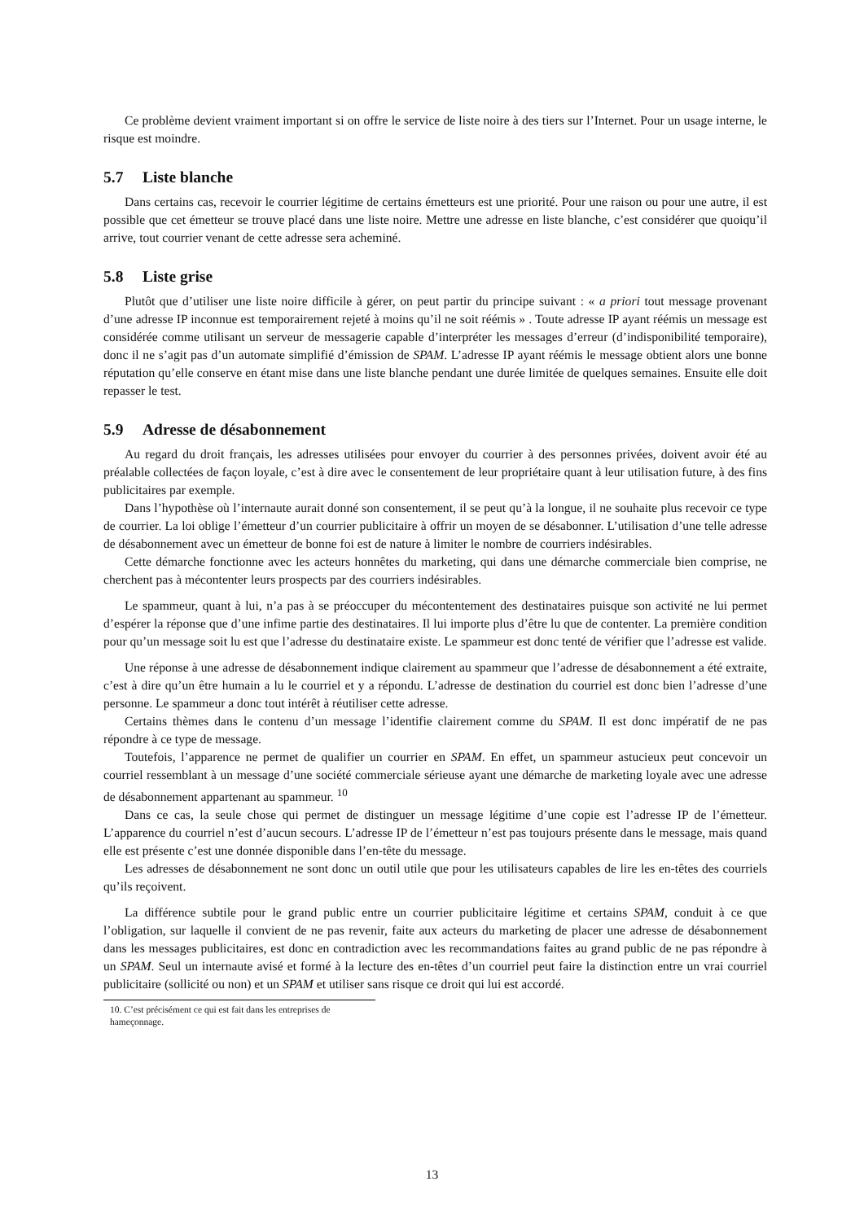Ce problème devient vraiment important si on offre le service de liste noire à des tiers sur l’Internet. Pour un usage interne, le risque est moindre.
5.7 Liste blanche
Dans certains cas, recevoir le courrier légitime de certains émetteurs est une priorité. Pour une raison ou pour une autre, il est possible que cet émetteur se trouve placé dans une liste noire. Mettre une adresse en liste blanche, c’est considérer que quoiqu’il arrive, tout courrier venant de cette adresse sera acheminé.
5.8 Liste grise
Plutôt que d’utiliser une liste noire difficile à gérer, on peut partir du principe suivant : « a priori tout message provenant d’une adresse IP inconnue est temporairement rejeté à moins qu’il ne soit réémis » . Toute adresse IP ayant réémis un message est considérée comme utilisant un serveur de messagerie capable d’interpréter les messages d’erreur (d’indisponibilité temporaire), donc il ne s’agit pas d’un automate simplifié d’émission de SPAM. L’adresse IP ayant réémis le message obtient alors une bonne réputation qu’elle conserve en étant mise dans une liste blanche pendant une durée limitée de quelques semaines. Ensuite elle doit repasser le test.
5.9 Adresse de désabonnement
Au regard du droit français, les adresses utilisées pour envoyer du courrier à des personnes privées, doivent avoir été au préalable collectées de façon loyale, c’est à dire avec le consentement de leur propriétaire quant à leur utilisation future, à des fins publicitaires par exemple.
Dans l’hypothèse où l’internaute aurait donné son consentement, il se peut qu’à la longue, il ne souhaite plus recevoir ce type de courrier. La loi oblige l’émetteur d’un courrier publicitaire à offrir un moyen de se désabonner. L’utilisation d’une telle adresse de désabonnement avec un émetteur de bonne foi est de nature à limiter le nombre de courriers indésirables.
Cette démarche fonctionne avec les acteurs honnêtes du marketing, qui dans une démarche commerciale bien comprise, ne cherchent pas à mécontenter leurs prospects par des courriers indésirables.
Le spammeur, quant à lui, n’a pas à se préoccuper du mécontentement des destinataires puisque son activité ne lui permet d’espérer la réponse que d’une infime partie des destinataires. Il lui importe plus d’être lu que de contenter. La première condition pour qu’un message soit lu est que l’adresse du destinataire existe. Le spammeur est donc tenté de vérifier que l’adresse est valide.
Une réponse à une adresse de désabonnement indique clairement au spammeur que l’adresse de désabonnement a été extraite, c’est à dire qu’un être humain a lu le courriel et y a répondu. L’adresse de destination du courriel est donc bien l’adresse d’une personne. Le spammeur a donc tout intérêt à réutiliser cette adresse.
Certains thèmes dans le contenu d’un message l’identifie clairement comme du SPAM. Il est donc impératif de ne pas répondre à ce type de message.
Toutefois, l’apparence ne permet de qualifier un courrier en SPAM. En effet, un spammeur astucieux peut concevoir un courriel ressemblant à un message d’une société commerciale sérieuse ayant une démarche de marketing loyale avec une adresse de désabonnement appartenant au spammeur. <sup>10</sup>
Dans ce cas, la seule chose qui permet de distinguer un message légitime d’une copie est l’adresse IP de l’émetteur. L’apparence du courriel n’est d’aucun secours. L’adresse IP de l’émetteur n’est pas toujours présente dans le message, mais quand elle est présente c’est une donnée disponible dans l’en-tête du message.
Les adresses de désabonnement ne sont donc un outil utile que pour les utilisateurs capables de lire les en-têtes des courriels qu’ils reçoivent.
La différence subtile pour le grand public entre un courrier publicitaire légitime et certains SPAM, conduit à ce que l’obligation, sur laquelle il convient de ne pas revenir, faite aux acteurs du marketing de placer une adresse de désabonnement dans les messages publicitaires, est donc en contradiction avec les recommandations faites au grand public de ne pas répondre à un SPAM. Seul un internaute avisé et formé à la lecture des en-têtes d’un courriel peut faire la distinction entre un vrai courriel publicitaire (sollicité ou non) et un SPAM et utiliser sans risque ce droit qui lui est accordé.
10. C’est précisément ce qui est fait dans les entreprises de hameçonnage.
13